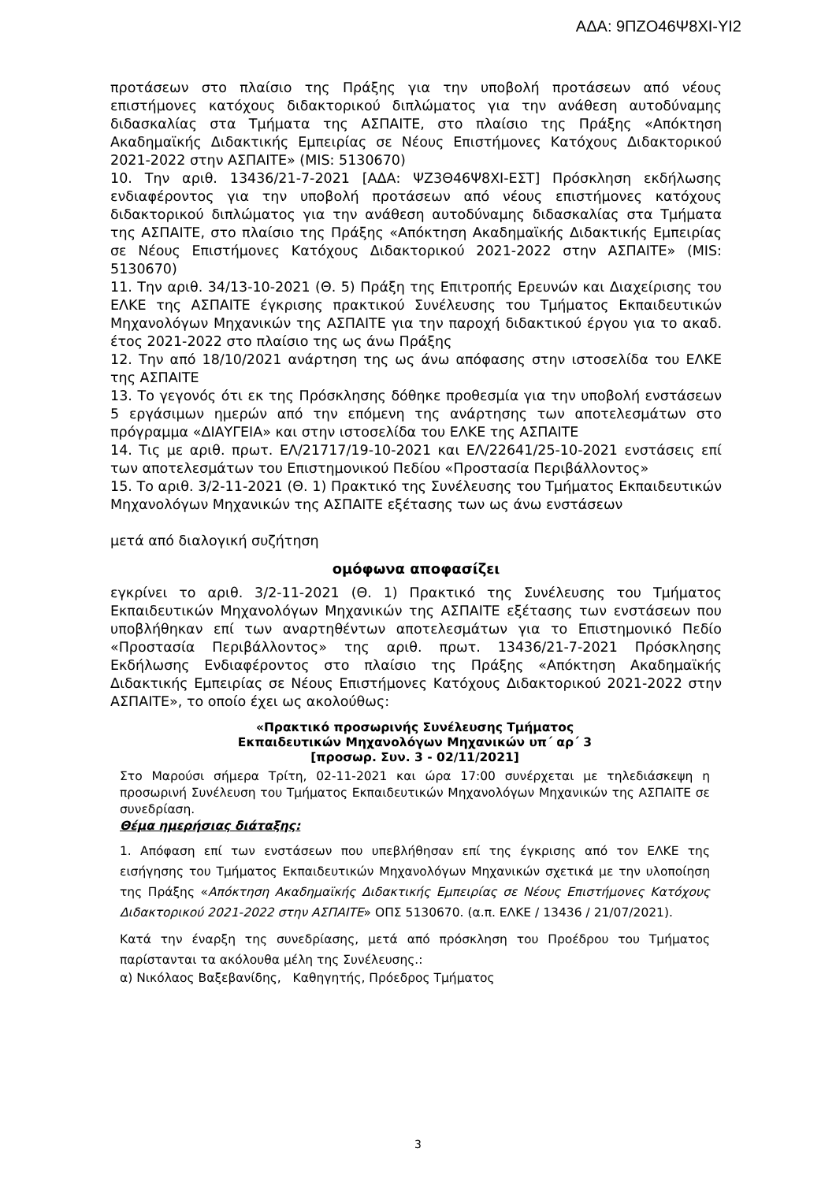ΑΔΑ: 9ΠΖΟ46Ψ8ΧΙ-ΥΙ2
προτάσεων στο πλαίσιο της Πράξης για την υποβολή προτάσεων από νέους επιστήμονες κατόχους διδακτορικού διπλώματος για την ανάθεση αυτοδύναμης διδασκαλίας στα Τμήματα της ΑΣΠΑΙΤΕ, στο πλαίσιο της Πράξης «Απόκτηση Ακαδημαϊκής Διδακτικής Εμπειρίας σε Νέους Επιστήμονες Κατόχους Διδακτορικού 2021-2022 στην ΑΣΠΑΙΤΕ» (MIS: 5130670)
10. Την αριθ. 13436/21-7-2021 [ΑΔΑ: ΨΖ3Θ46Ψ8ΧΙ-ΕΣΤ] Πρόσκληση εκδήλωσης ενδιαφέροντος για την υποβολή προτάσεων από νέους επιστήμονες κατόχους διδακτορικού διπλώματος για την ανάθεση αυτοδύναμης διδασκαλίας στα Τμήματα της ΑΣΠΑΙΤΕ, στο πλαίσιο της Πράξης «Απόκτηση Ακαδημαϊκής Διδακτικής Εμπειρίας σε Νέους Επιστήμονες Κατόχους Διδακτορικού 2021-2022 στην ΑΣΠΑΙΤΕ» (MIS: 5130670)
11. Την αριθ. 34/13-10-2021 (Θ. 5) Πράξη της Επιτροπής Ερευνών και Διαχείρισης του ΕΛΚΕ της ΑΣΠΑΙΤΕ έγκρισης πρακτικού Συνέλευσης του Τμήματος Εκπαιδευτικών Μηχανολόγων Μηχανικών της ΑΣΠΑΙΤΕ για την παροχή διδακτικού έργου για το ακαδ. έτος 2021-2022 στο πλαίσιο της ως άνω Πράξης
12. Την από 18/10/2021 ανάρτηση της ως άνω απόφασης στην ιστοσελίδα του ΕΛΚΕ της ΑΣΠΑΙΤΕ
13. Το γεγονός ότι εκ της Πρόσκλησης δόθηκε προθεσμία για την υποβολή ενστάσεων 5 εργάσιμων ημερών από την επόμενη της ανάρτησης των αποτελεσμάτων στο πρόγραμμα «ΔΙΑΥΓΕΙΑ» και στην ιστοσελίδα του ΕΛΚΕ της ΑΣΠΑΙΤΕ
14. Τις με αριθ. πρωτ. ΕΛ/21717/19-10-2021 και ΕΛ/22641/25-10-2021 ενστάσεις επί των αποτελεσμάτων του Επιστημονικού Πεδίου «Προστασία Περιβάλλοντος»
15. Το αριθ. 3/2-11-2021 (Θ. 1) Πρακτικό της Συνέλευσης του Τμήματος Εκπαιδευτικών Μηχανολόγων Μηχανικών της ΑΣΠΑΙΤΕ εξέτασης των ως άνω ενστάσεων
μετά από διαλογική συζήτηση
ομόφωνα αποφασίζει
εγκρίνει το αριθ. 3/2-11-2021 (Θ. 1) Πρακτικό της Συνέλευσης του Τμήματος Εκπαιδευτικών Μηχανολόγων Μηχανικών της ΑΣΠΑΙΤΕ εξέτασης των ενστάσεων που υποβλήθηκαν επί των αναρτηθέντων αποτελεσμάτων για το Επιστημονικό Πεδίο «Προστασία Περιβάλλοντος» της αριθ. πρωτ. 13436/21-7-2021 Πρόσκλησης Εκδήλωσης Ενδιαφέροντος στο πλαίσιο της Πράξης «Απόκτηση Ακαδημαϊκής Διδακτικής Εμπειρίας σε Νέους Επιστήμονες Κατόχους Διδακτορικού 2021-2022 στην ΑΣΠΑΙΤΕ», το οποίο έχει ως ακολούθως:
«Πρακτικό προσωρινής Συνέλευσης Τμήματος
Εκπαιδευτικών Μηχανολόγων Μηχανικών υπ΄ αρ΄ 3
[προσωρ. Συν. 3 - 02/11/2021]
Στο Μαρούσι σήμερα Τρίτη, 02-11-2021 και ώρα 17:00 συνέρχεται με τηλεδιάσκεψη η προσωρινή Συνέλευση του Τμήματος Εκπαιδευτικών Μηχανολόγων Μηχανικών της ΑΣΠΑΙΤΕ σε συνεδρίαση.
Θέμα ημερήσιας διάταξης:
1. Απόφαση επί των ενστάσεων που υπεβλήθησαν επί της έγκρισης από τον ΕΛΚΕ της εισήγησης του Τμήματος Εκπαιδευτικών Μηχανολόγων Μηχανικών σχετικά με την υλοποίηση της Πράξης «Απόκτηση Ακαδημαϊκής Διδακτικής Εμπειρίας σε Νέους Επιστήμονες Κατόχους Διδακτορικού 2021-2022 στην ΑΣΠΑΙΤΕ» ΟΠΣ 5130670. (α.π. ΕΛΚΕ / 13436 / 21/07/2021).
Κατά την έναρξη της συνεδρίασης, μετά από πρόσκληση του Προέδρου του Τμήματος παρίστανται τα ακόλουθα μέλη της Συνέλευσης.:
α) Νικόλαος Βαξεβανίδης, Καθηγητής, Πρόεδρος Τμήματος
3